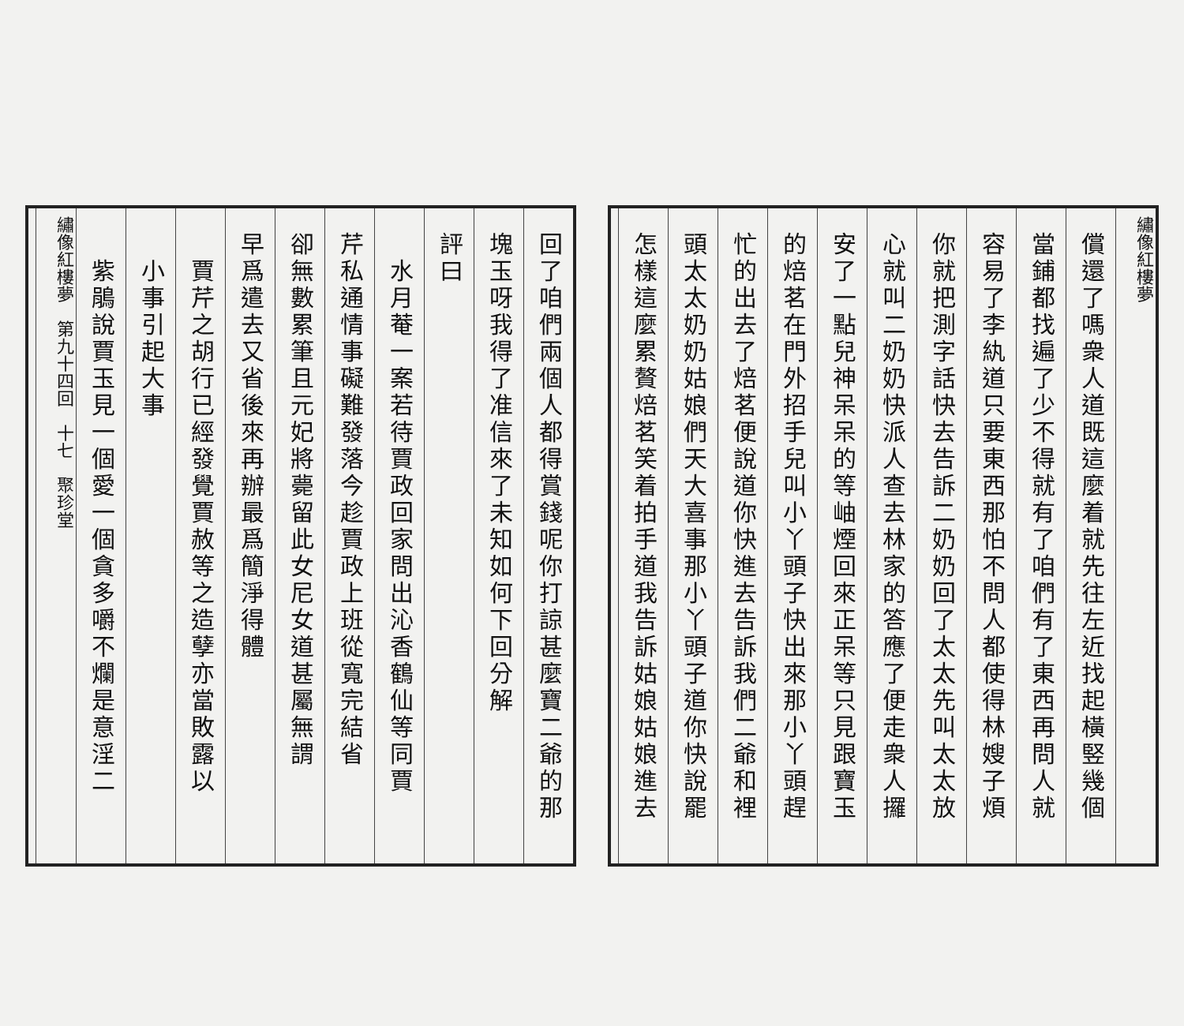繡像紅樓夢
償還了嗎衆人道既這麼着就先往左近找起橫竪幾個
當鋪都找遍了少不得就有了咱們有了東西再問人就
容易了李紈道只要東西那怕不問人都使得林嫂子煩
你就把測字話快去告訴二奶奶回了太太先叫太太放
心就叫二奶奶快派人查去林家的答應了便走衆人攞
安了一點兒神呆呆的等岫煙回來正呆等只見跟寶玉
的焙茗在門外招手兒叫小丫頭子快出來那小丫頭趕
忙的出去了焙茗便說道你快進去告訴我們二爺和裡
頭太太奶奶姑娘們天大喜事那小丫頭子道你快說罷
怎樣這麼累贅焙茗笑着拍手道我告訴姑娘姑娘進去
回了咱們兩個人都得賞錢呢你打諒甚麼寶二爺的那
塊玉呀我得了准信來了未知如何下回分解
評曰
　水月菴一案若待賈政回家問出沁香鶴仙等同賈
芹私通情事礙難發落今趁賈政上班從寬完結省
卻無數累筆且元妃將薨留此女尼女道甚屬無謂
早爲遣去又省後來再辦最爲簡淨得體
　賈芹之胡行已經發覺賈赦等之造孽亦當敗露以
　小事引起大事
　紫鵑說賈玉見一個愛一個貪多嚼不爛是意淫二
繡像紅樓夢　第九十四回　十七　聚珍堂